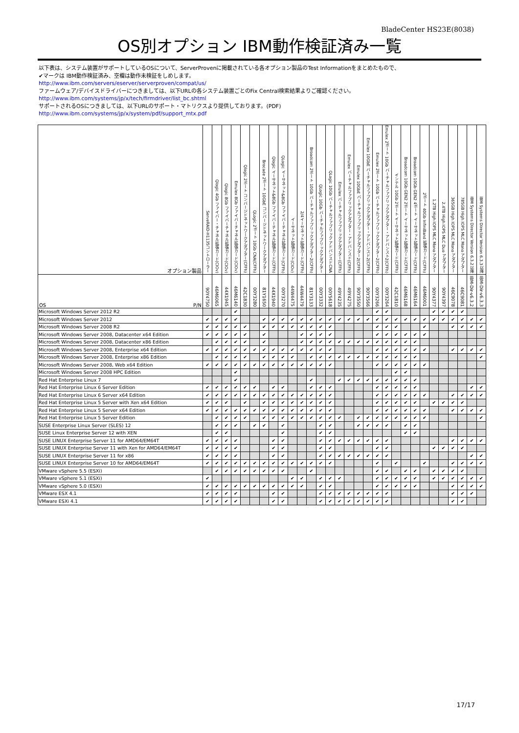BladeCenter HS23E(8038)
OS別オプション IBM動作検証済み一覧
以下表は、システム装置がサポートしているOSについて、ServerProvenに掲載されている各オプション製品のTest Informationをまとめたもので、
✔マークは IBM動作検証済み、空欄は動作未検証をしめします。
http://www.ibm.com/servers/eserver/serverproven/compat/us/
ファームウェア/デバイスドライバーにつきましては、以下URLの各システム装置ごとのFix Central検索結果よりご確認ください。
http://www.ibm.com/systems/jp/x/tech/firmdriver/list_bc.shtml
サポートされるOSにつきましては、以下URLのサポート・マトリクスより提供しております。(PDF)
http://www.ibm.com/systems/jp/x/system/pdf/support_mtx.pdf
| オプション製品 | ServeRAID-H1135コントローラー | Qlogic 4Gb ファイバー・チャネル拡張カード(CIOv) | Qlogic 8Gb ファイバーチャネル拡張カード(CIOv) | Emulex 8Gb ファイバーチャネル拡張カード(CIOv) | Qlogic 2ポート コンバージドネットワークアダプター(CFFh) | QLogic 2ポート 10Gb CNA(CFFh) | Brocade 2ポート 10GbE コンバージドネットワークアダプター | Qlogic イーサネット&8Gb ファイバーチャネル拡張カード(CFFh) | QLogic イーサネット&8Gb ファイバーチャネル拡張カード(CFFh) | イーサネット拡張カード(CIOv) | 2/4イーサネット拡張カード(CFFh) | Broadcom 2ポート 10Gb バーチャルファブリックアダプター2(CFFh) | QLogic 10Gb バーチャルファブリックアダプター | QLogic 10Gb バーチャルファブリック アドバンスドCNA | Emulex バーチャルファブリックアダプター(CFFh) | Emulex バーチャルファブリックアダプター・アドバンスド(CFFh) | Emulex 10GbE バーチャルファブリックアダプター2(CFFh) | Emulex 10GbE バーチャルファブリックアダプター・アドバンスド2(CFFh) | Emulex 2ポート 10Gb バーチャルファブリックアダプター2(CFFh) | Emulex 2ポート 10Gb バーチャルファブリックアダプター・アドバンスト2(CFFh) | インテル 10Gb 2ポート イーサネット拡張カード(CFFh) | Broadcom 10Gb GEN2 2ポート イーサネット拡張カード(CFFh) | Broadcom 10Gb GEN2 4ポート イーサネット拡張カード(CFFh) | 2ポート 40Gb InfiniBand 拡張カード(CFFh) | 1.2TB High IOPS MLC Mono アダプター | 2.4TB High IOPS MLC Duo アダプター | 365GB High IOPS MLC Mono アダプター | 785GB High IOPS MLC Mono アダプター | IBM Systems Director Version 6.3.2以降 | IBM Systems Director Version 6.3.3以降 |
| --- | --- | --- | --- | --- | --- | --- | --- | --- | --- | --- | --- | --- | --- | --- | --- | --- | --- | --- | --- | --- | --- | --- | --- | --- | --- | --- | --- | --- | --- | --- |
| OS P/N | 90Y4750 | 46M6065 | 44X1945 | 46M6140 | 42C1830 | 00Y3280 | 81Y1650 | 44X1940 | 00Y3270 | 44W4475 | 44W4479 | 81Y3133 | 00Y3332 | 00Y5618 | 49Y4235 | 49Y4275 | 90Y3550 | 90Y3566 | 00Y3266 | 00Y3264 | 42C1810 | 46M6168 | 46M6164 | 46M6001 | 90Y4377 | 90Y4397 | 46C9078 | 46C9081 | IBM-Dir-v6.3.2 | IBM-Dir-v6.3.3 |
| Microsoft Windows Server 2012 R2 | | | | ✔ | | | | | | | | | | | | | | | ✔ | ✔ | | | | | ✔ | ✔ | ✔ | ✔ | | |
| Microsoft Windows Server 2012 | ✔ | ✔ | ✔ | ✔ | | | ✔ | ✔ | ✔ | ✔ | ✔ | ✔ | ✔ | ✔ | ✔ | ✔ | ✔ | ✔ | ✔ | ✔ | ✔ | ✔ | ✔ | ✔ | ✔ | ✔ | ✔ | ✔ | ✔ | ✔ |
| Microsoft Windows Server 2008 R2 | ✔ | ✔ | ✔ | ✔ | ✔ | | ✔ | ✔ | ✔ | ✔ | ✔ | ✔ | ✔ | ✔ | | | | | ✔ | ✔ | ✔ | | | ✔ | | | ✔ | ✔ | ✔ | ✔ |
| Microsoft Windows Server 2008, Datacenter x64 Edition | ✔ | ✔ | ✔ | ✔ | ✔ | | ✔ | | | | ✔ | ✔ | ✔ | ✔ | | | | | ✔ | ✔ | ✔ | ✔ | ✔ | ✔ | | | | | | |
| Microsoft Windows Server 2008, Datacenter x86 Edition | | ✔ | ✔ | ✔ | ✔ | | ✔ | | | | ✔ | ✔ | ✔ | ✔ | ✔ | ✔ | ✔ | ✔ | ✔ | ✔ | ✔ | ✔ | ✔ | | | | | | | |
| Microsoft Windows Server 2008, Enterprise x64 Edition | ✔ | ✔ | ✔ | ✔ | ✔ | ✔ | ✔ | ✔ | ✔ | ✔ | ✔ | ✔ | ✔ | ✔ | | | | | ✔ | ✔ | ✔ | ✔ | ✔ | ✔ | | | ✔ | ✔ | ✔ | ✔ |
| Microsoft Windows Server 2008, Enterprise x86 Edition | | ✔ | ✔ | ✔ | ✔ | | ✔ | ✔ | ✔ | ✔ | | ✔ | ✔ | ✔ | ✔ | ✔ | ✔ | ✔ | ✔ | ✔ | ✔ | ✔ | ✔ | | | | | | | ✔ |
| Microsoft Windows Server 2008, Web x64 Edition | ✔ | ✔ | ✔ | ✔ | ✔ | ✔ | ✔ | ✔ | ✔ | ✔ | ✔ | ✔ | ✔ | ✔ | | | | | ✔ | ✔ | ✔ | ✔ | ✔ | ✔ | | | | | | |
| Microsoft Windows Server 2008 HPC Edition | | | | ✔ | | | | | | | | | | | | | | | | | ✔ | ✔ | | | | | | | | |
| Red Hat Enterprise Linux 7 | | | | ✔ | | | | | | | | ✔ | | | ✔ | ✔ | ✔ | ✔ | ✔ | ✔ | ✔ | ✔ | ✔ | | | | | | | |
| Red Hat Enterprise Linux 6 Server Edition | ✔ | ✔ | ✔ | ✔ | ✔ | ✔ | | ✔ | ✔ | | | ✔ | ✔ | ✔ | | | | | ✔ | ✔ | ✔ | ✔ | ✔ | | | | | | ✔ | ✔ |
| Red Hat Enterprise Linux 6 Server x64 Edition | ✔ | ✔ | ✔ | ✔ | ✔ | ✔ | ✔ | ✔ | ✔ | ✔ | ✔ | ✔ | ✔ | ✔ | | | | | ✔ | ✔ | ✔ | ✔ | ✔ | ✔ | | | ✔ | ✔ | ✔ | ✔ |
| Red Hat Enterprise Linux 5 Server with Xen x64 Edition | ✔ | ✔ | ✔ | | ✔ | | ✔ | ✔ | ✔ | ✔ | ✔ | ✔ | ✔ | ✔ | | | | | ✔ | ✔ | ✔ | ✔ | ✔ | | ✔ | ✔ | ✔ | ✔ | | |
| Red Hat Enterprise Linux 5 Server x64 Edition | ✔ | ✔ | ✔ | ✔ | ✔ | ✔ | ✔ | ✔ | ✔ | ✔ | ✔ | ✔ | ✔ | ✔ | | | | | ✔ | ✔ | ✔ | ✔ | ✔ | ✔ | | | ✔ | ✔ | ✔ | ✔ |
| Red Hat Enterprise Linux 5 Server Edition | | ✔ | ✔ | ✔ | ✔ | | ✔ | ✔ | ✔ | ✔ | ✔ | ✔ | ✔ | ✔ | ✔ | | ✔ | ✔ | ✔ | ✔ | ✔ | ✔ | ✔ | ✔ | | | | | | ✔ |
| SUSE Enterprise Linux Server (SLES) 12 | | ✔ | ✔ | ✔ | | ✔ | ✔ | | ✔ | | | | ✔ | ✔ | | | ✔ | ✔ | ✔ | ✔ | | ✔ | ✔ | | | | | | | |
| SUSE Linux Enterprise Server 12 with XEN | | ✔ | ✔ | | | | | | ✔ | | | | ✔ | ✔ | | | | | | | | ✔ | ✔ | | | | | | | |
| SUSE LINUX Enterprise Server 11 for AMD64/EM64T | ✔ | ✔ | ✔ | ✔ | | | | ✔ | ✔ | | | | ✔ | ✔ | ✔ | ✔ | ✔ | ✔ | ✔ | ✔ | | | | | | | ✔ | ✔ | ✔ | ✔ |
| SUSE LINUX Enterprise Server 11 with Xen for AMD64/EM64T | ✔ | ✔ | ✔ | ✔ | | | | ✔ | ✔ | | | | ✔ | ✔ | | | | | ✔ | ✔ | | | | | ✔ | ✔ | ✔ | ✔ | | |
| SUSE LINUX Enterprise Server 11 for x86 | ✔ | ✔ | ✔ | ✔ | | | | ✔ | ✔ | | | | ✔ | ✔ | ✔ | ✔ | ✔ | ✔ | ✔ | ✔ | | | | | | | | | ✔ | ✔ |
| SUSE LINUX Enterprise Server 10 for AMD64/EM64T | ✔ | ✔ | ✔ | ✔ | ✔ | ✔ | ✔ | ✔ | ✔ | ✔ | ✔ | ✔ | ✔ | ✔ | | | | | ✔ | | ✔ | | | ✔ | | | ✔ | ✔ | ✔ | ✔ |
| VMware vSphere 5.5 (ESXi) | | ✔ | ✔ | ✔ | ✔ | ✔ | ✔ | ✔ | ✔ | | | ✔ | | | | | | | ✔ | ✔ | | ✔ | ✔ | | ✔ | ✔ | ✔ | ✔ | | |
| VMware vSphere 5.1 (ESXi) | ✔ | | | | | | | | | ✔ | ✔ | | ✔ | ✔ | ✔ | | | | ✔ | ✔ | ✔ | ✔ | ✔ | | ✔ | ✔ | ✔ | ✔ | ✔ | ✔ |
| VMware vSphere 5.0 (ESXi) | ✔ | ✔ | ✔ | ✔ | ✔ | ✔ | ✔ | ✔ | ✔ | ✔ | ✔ | | ✔ | ✔ | | | | | ✔ | ✔ | ✔ | ✔ | ✔ | | | | ✔ | ✔ | ✔ | ✔ |
| VMware ESX 4.1 | ✔ | ✔ | ✔ | ✔ | | | | ✔ | ✔ | | | | ✔ | ✔ | ✔ | ✔ | ✔ | ✔ | ✔ | ✔ | | | | | | | ✔ | ✔ | ✔ | |
| VMware ESXi 4.1 | ✔ | ✔ | ✔ | ✔ | | | | ✔ | ✔ | | | | ✔ | ✔ | ✔ | ✔ | ✔ | ✔ | ✔ | ✔ | | | | | | | ✔ | ✔ | | |
17/17